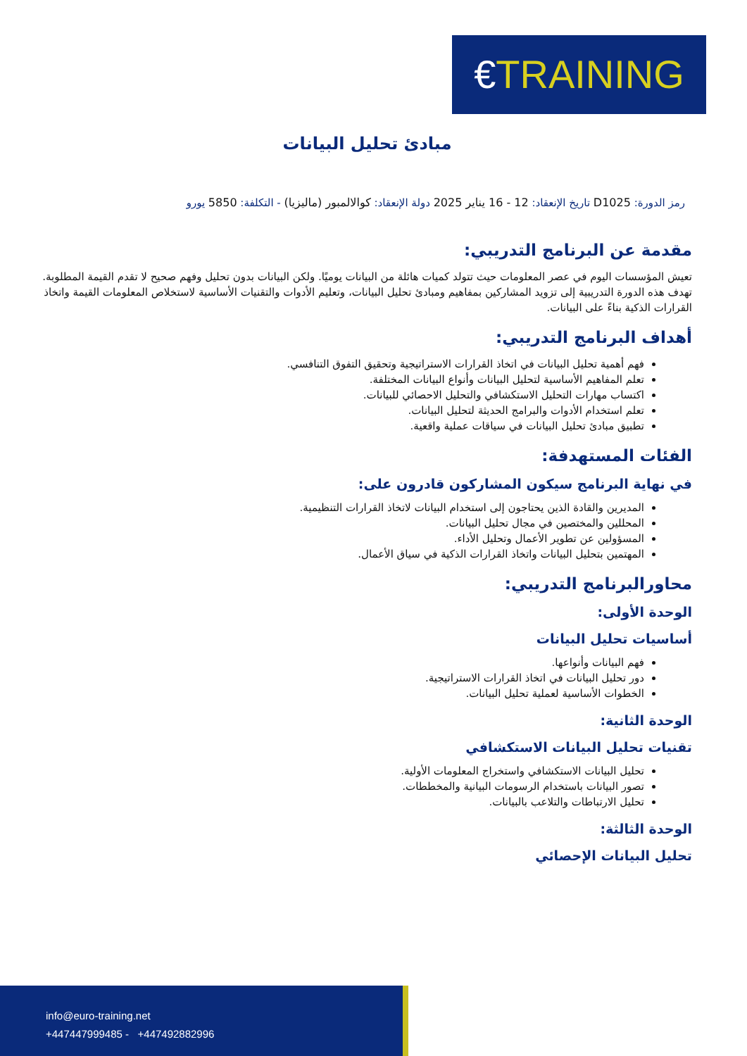€TRAINING
مبادئ تحليل البيانات
رمز الدورة: D1025 تاريخ الإنعقاد: 12 - 16 يناير 2025 دولة الإنعقاد: كوالالمبور (ماليزيا) - التكلفة: 5850 يورو
مقدمة عن البرنامج التدريبي:
تعيش المؤسسات اليوم في عصر المعلومات حيث تتولد كميات هائلة من البيانات يوميًا. ولكن البيانات بدون تحليل وفهم صحيح لا تقدم القيمة المطلوبة. تهدف هذه الدورة التدريبية إلى تزويد المشاركين بمفاهيم ومبادئ تحليل البيانات، وتعليم الأدوات والتقنيات الأساسية لاستخلاص المعلومات القيمة واتخاذ القرارات الذكية بناءً على البيانات.
أهداف البرنامج التدريبي:
فهم أهمية تحليل البيانات في اتخاذ القرارات الاستراتيجية وتحقيق التفوق التنافسي.
تعلم المفاهيم الأساسية لتحليل البيانات وأنواع البيانات المختلفة.
اكتساب مهارات التحليل الاستكشافي والتحليل الاحصائي للبيانات.
تعلم استخدام الأدوات والبرامج الحديثة لتحليل البيانات.
تطبيق مبادئ تحليل البيانات في سياقات عملية واقعية.
الفئات المستهدفة:
في نهاية البرنامج سيكون المشاركون قادرون على:
المديرين والقادة الذين يحتاجون إلى استخدام البيانات لاتخاذ القرارات التنظيمية.
المحللين والمختصين في مجال تحليل البيانات.
المسؤولين عن تطوير الأعمال وتحليل الأداء.
المهتمين بتحليل البيانات واتخاذ القرارات الذكية في سياق الأعمال.
محاورالبرنامج التدريبي:
الوحدة الأولى:
أساسيات تحليل البيانات
فهم البيانات وأنواعها.
دور تحليل البيانات في اتخاذ القرارات الاستراتيجية.
الخطوات الأساسية لعملية تحليل البيانات.
الوحدة الثانية:
تقنيات تحليل البيانات الاستكشافي
تحليل البيانات الاستكشافي واستخراج المعلومات الأولية.
تصور البيانات باستخدام الرسومات البيانية والمخططات.
تحليل الارتباطات والتلاعب بالبيانات.
الوحدة الثالثة:
تحليل البيانات الإحصائي
info@euro-training.net
+447447999485 - +447492882996